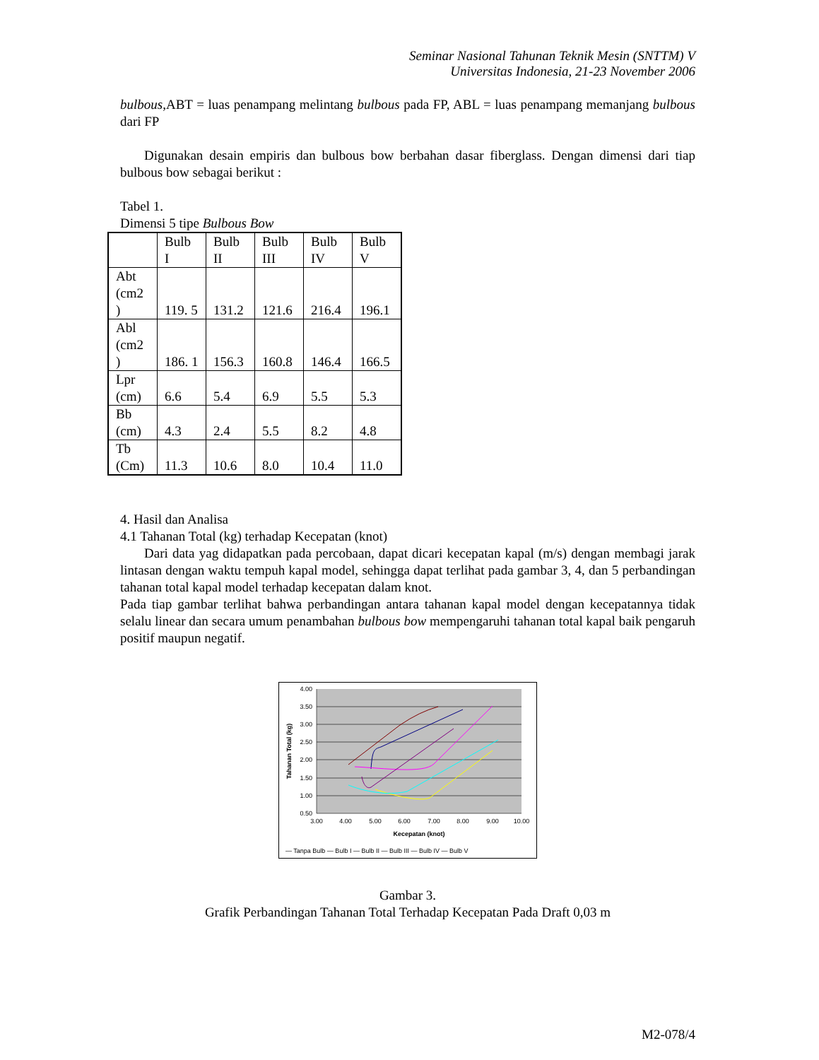Seminar Nasional Tahunan Teknik Mesin (SNTTM) V
Universitas Indonesia, 21-23 November 2006
bulbous, ABT = luas penampang melintang bulbous pada FP, ABL = luas penampang memanjang bulbous dari FP
Digunakan desain empiris dan bulbous bow berbahan dasar fiberglass. Dengan dimensi dari tiap bulbous bow sebagai berikut :
Tabel 1.
Dimensi 5 tipe Bulbous Bow
| | Bulb I | Bulb II | Bulb III | Bulb IV | Bulb V |
| Abt (cm2 ) | 119. 5 | 131.2 | 121.6 | 216.4 | 196.1 |
| Abl (cm2 ) | 186. 1 | 156.3 | 160.8 | 146.4 | 166.5 |
| Lpr (cm) | 6.6 | 5.4 | 6.9 | 5.5 | 5.3 |
| Bb (cm) | 4.3 | 2.4 | 5.5 | 8.2 | 4.8 |
| Tb (Cm) | 11.3 | 10.6 | 8.0 | 10.4 | 11.0 |
4. Hasil dan Analisa
4.1 Tahanan Total (kg) terhadap Kecepatan (knot)
Dari data yag didapatkan pada percobaan, dapat dicari kecepatan kapal (m/s) dengan membagi jarak lintasan dengan waktu tempuh kapal model, sehingga dapat terlihat pada gambar 3, 4, dan 5 perbandingan tahanan total kapal model terhadap kecepatan dalam knot.
Pada tiap gambar terlihat bahwa perbandingan antara tahanan kapal model dengan kecepatannya tidak selalu linear dan secara umum penambahan bulbous bow mempengaruhi tahanan total kapal baik pengaruh positif maupun negatif.
4.00
3.50
3.00
2.50
2.00
1.50
1.00
0.50
3.00
4.00
5.00
6.00
7.00
8.00
9.00
10.00
Kecepatan (knot)
Tahanan Total (kg)
— Tanpa Bulb — Bulb I — Bulb II — Bulb III — Bulb IV — Bulb V
Gambar 3.
Grafik Perbandingan Tahanan Total Terhadap Kecepatan Pada Draft 0,03 m
M2-078/4